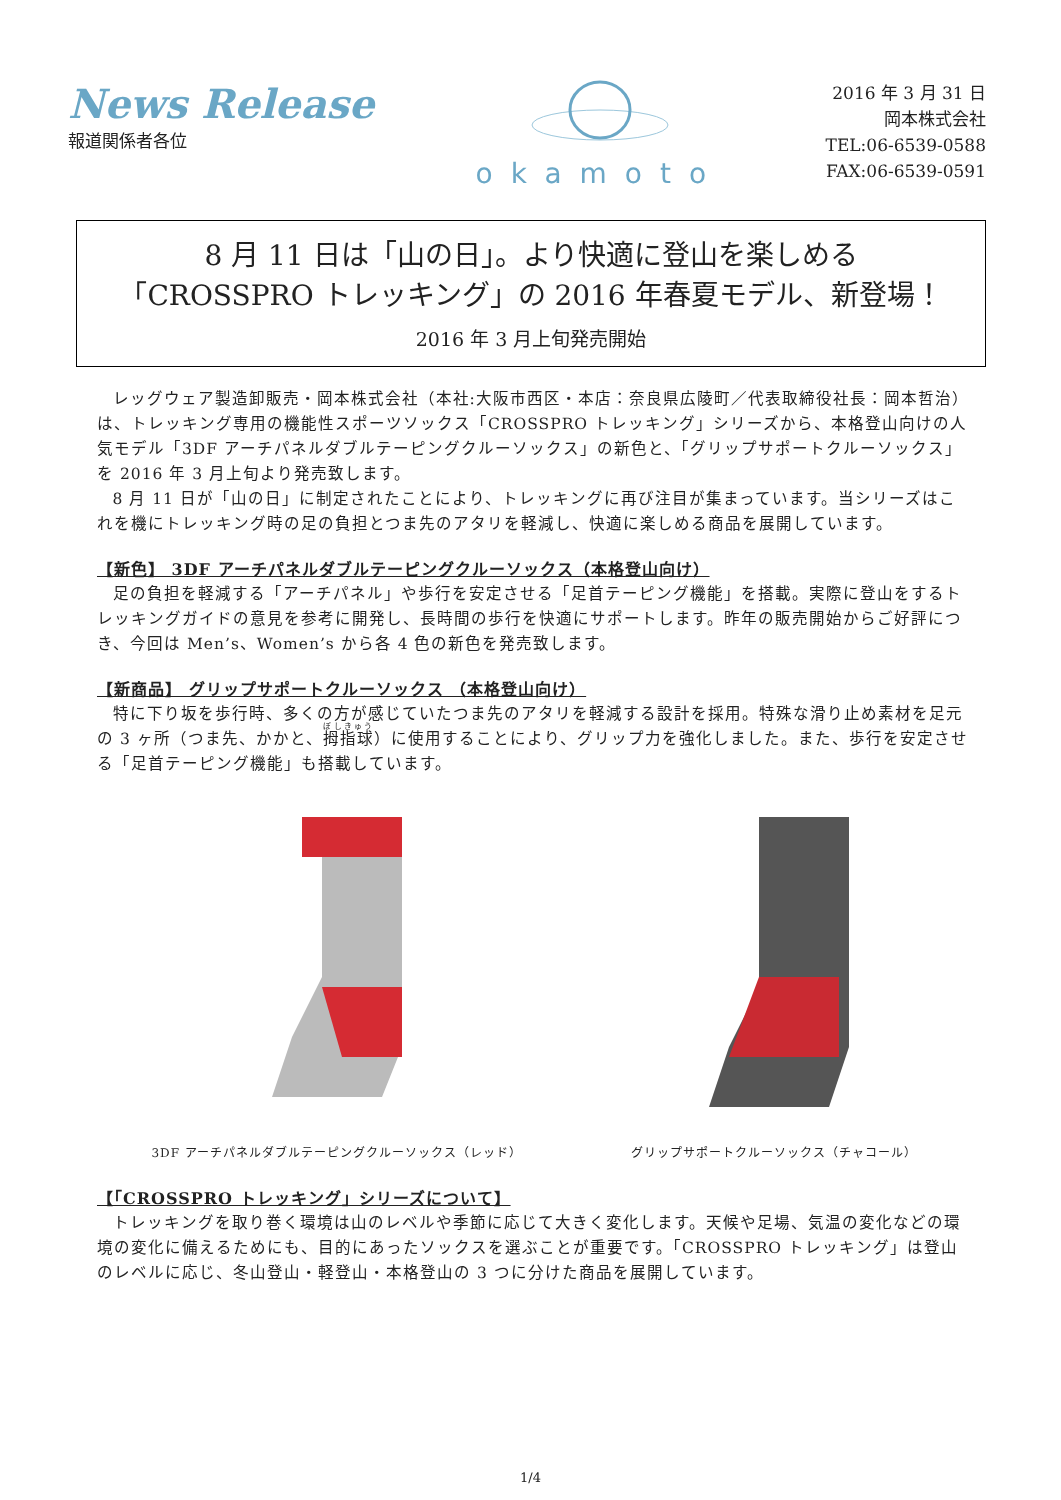News Release
報道関係者各位
okamoto
2016 年 3 月 31 日
岡本株式会社
TEL:06-6539-0588
FAX:06-6539-0591
8 月 11 日は「山の日」。より快適に登山を楽しめる
「CROSSPRO トレッキング」の 2016 年春夏モデル、新登場！
2016 年 3 月上旬発売開始
レッグウェア製造卸販売・岡本株式会社（本社:大阪市西区・本店：奈良県広陵町／代表取締役社長：岡本哲治）は、トレッキング専用の機能性スポーツソックス「CROSSPRO トレッキング」シリーズから、本格登山向けの人気モデル「3DF アーチパネルダブルテーピングクルーソックス」の新色と、「グリップサポートクルーソックス」を 2016 年 3 月上旬より発売致します。
8 月 11 日が「山の日」に制定されたことにより、トレッキングに再び注目が集まっています。当シリーズはこれを機にトレッキング時の足の負担とつま先のアタリを軽減し、快適に楽しめる商品を展開しています。
【新色】 3DF アーチパネルダブルテーピングクルーソックス（本格登山向け）
足の負担を軽減する「アーチパネル」や歩行を安定させる「足首テーピング機能」を搭載。実際に登山をするトレッキングガイドの意見を参考に開発し、長時間の歩行を快適にサポートします。昨年の販売開始からご好評につき、今回は Men’s、Women’s から各 4 色の新色を発売致します。
【新商品】 グリップサポートクルーソックス （本格登山向け）
特に下り坂を歩行時、多くの方が感じていたつま先のアタリを軽減する設計を採用。特殊な滑り止め素材を足元の 3 ヶ所（つま先、かかと、拇指球）に使用することにより、グリップ力を強化しました。また、歩行を安定させる「足首テーピング機能」も搭載しています。
3DF アーチパネルダブルテーピングクルーソックス（レッド）
グリップサポートクルーソックス（チャコール）
【「CROSSPRO トレッキング」シリーズについて】
トレッキングを取り巻く環境は山のレベルや季節に応じて大きく変化します。天候や足場、気温の変化などの環境の変化に備えるためにも、目的にあったソックスを選ぶことが重要です。「CROSSPRO トレッキング」は登山のレベルに応じ、冬山登山・軽登山・本格登山の 3 つに分けた商品を展開しています。
1/4